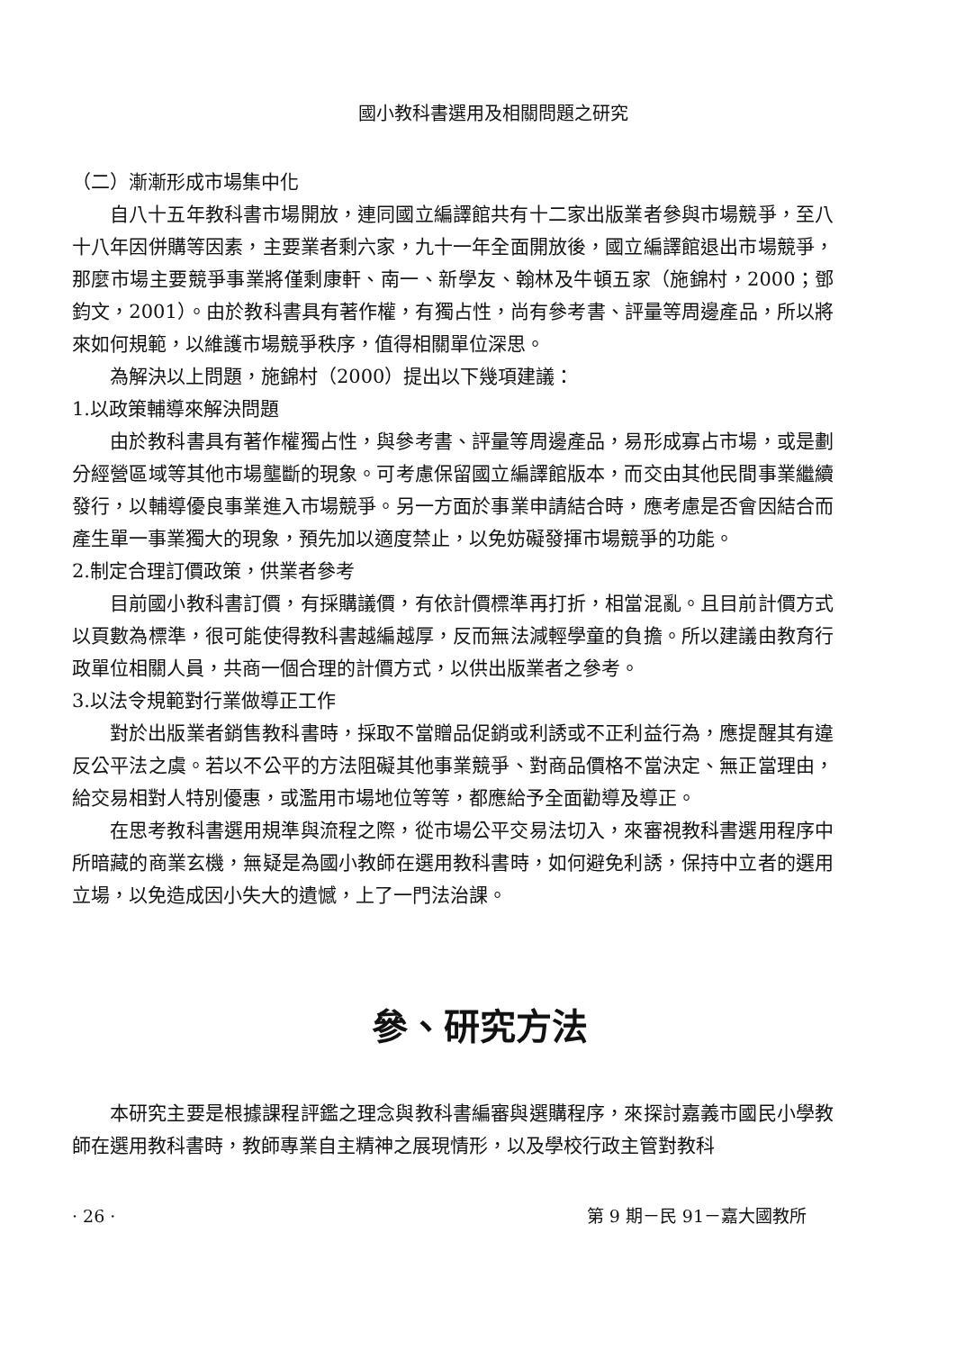國小教科書選用及相關問題之研究
（二）漸漸形成市場集中化
自八十五年教科書市場開放，連同國立編譯館共有十二家出版業者參與市場競爭，至八十八年因併購等因素，主要業者剩六家，九十一年全面開放後，國立編譯館退出市場競爭，那麼市場主要競爭事業將僅剩康軒、南一、新學友、翰林及牛頓五家（施錦村，2000；鄧鈞文，2001）。由於教科書具有著作權，有獨占性，尚有參考書、評量等周邊產品，所以將來如何規範，以維護市場競爭秩序，值得相關單位深思。
為解決以上問題，施錦村（2000）提出以下幾項建議：
1.以政策輔導來解決問題
由於教科書具有著作權獨占性，與參考書、評量等周邊產品，易形成寡占市場，或是劃分經營區域等其他市場壟斷的現象。可考慮保留國立編譯館版本，而交由其他民間事業繼續發行，以輔導優良事業進入市場競爭。另一方面於事業申請結合時，應考慮是否會因結合而產生單一事業獨大的現象，預先加以適度禁止，以免妨礙發揮市場競爭的功能。
2.制定合理訂價政策，供業者參考
目前國小教科書訂價，有採購議價，有依計價標準再打折，相當混亂。且目前計價方式以頁數為標準，很可能使得教科書越編越厚，反而無法減輕學童的負擔。所以建議由教育行政單位相關人員，共商一個合理的計價方式，以供出版業者之參考。
3.以法令規範對行業做導正工作
對於出版業者銷售教科書時，採取不當贈品促銷或利誘或不正利益行為，應提醒其有違反公平法之虞。若以不公平的方法阻礙其他事業競爭、對商品價格不當決定、無正當理由，給交易相對人特別優惠，或濫用市場地位等等，都應給予全面勸導及導正。
在思考教科書選用規準與流程之際，從市場公平交易法切入，來審視教科書選用程序中所暗藏的商業玄機，無疑是為國小教師在選用教科書時，如何避免利誘，保持中立者的選用立場，以免造成因小失大的遺憾，上了一門法治課。
參、研究方法
本研究主要是根據課程評鑑之理念與教科書編審與選購程序，來探討嘉義市國民小學教師在選用教科書時，教師專業自主精神之展現情形，以及學校行政主管對教科
· 26 · 第 9 期－民 91－嘉大國教所